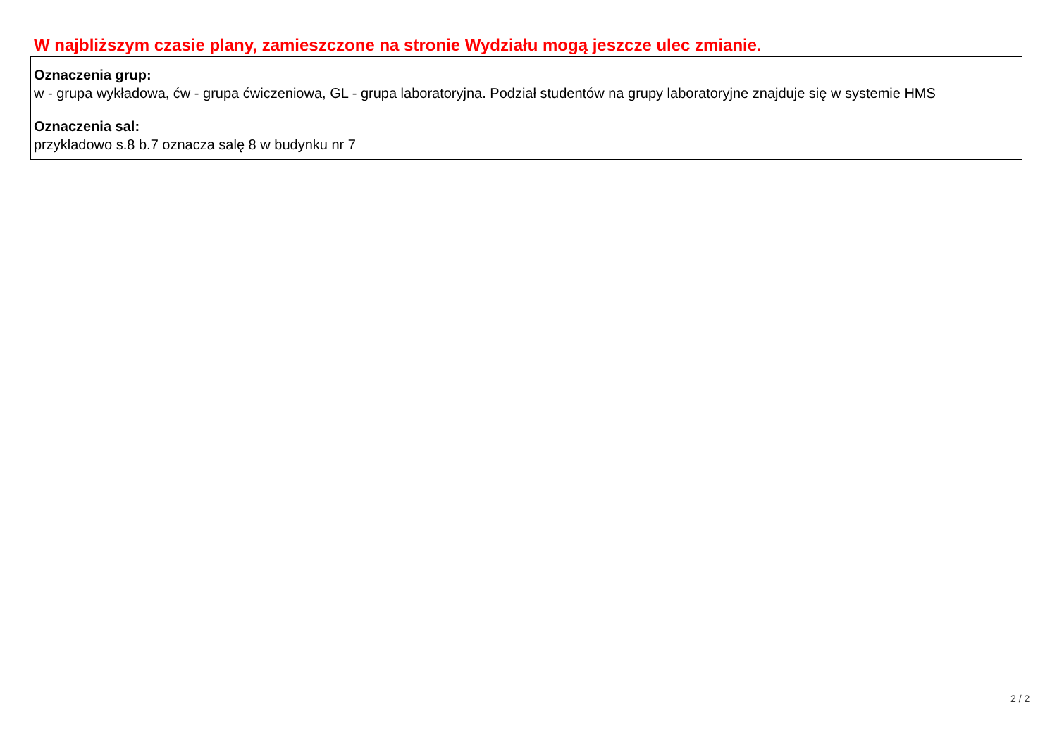W najbliższym czasie plany, zamieszczone na stronie Wydziału mogą jeszcze ulec zmianie.
| Oznaczenia grup: w - grupa wykładowa, ćw - grupa ćwiczeniowa, GL - grupa laboratoryjna. Podział studentów na grupy laboratoryjne znajduje się w systemie HMS |
| Oznaczenia sal: przykladowo s.8 b.7 oznacza salę 8 w budynku nr 7 |
2 / 2